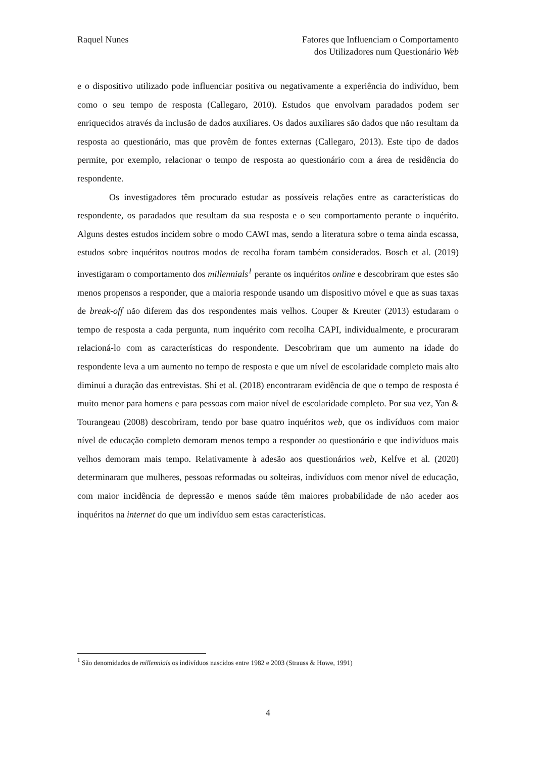Raquel Nunes Fatores que Influenciam o Comportamento
dos Utilizadores num Questionário Web
e o dispositivo utilizado pode influenciar positiva ou negativamente a experiência do indivíduo, bem como o seu tempo de resposta (Callegaro, 2010). Estudos que envolvam paradados podem ser enriquecidos através da inclusão de dados auxiliares. Os dados auxiliares são dados que não resultam da resposta ao questionário, mas que provêm de fontes externas (Callegaro, 2013). Este tipo de dados permite, por exemplo, relacionar o tempo de resposta ao questionário com a área de residência do respondente.
Os investigadores têm procurado estudar as possíveis relações entre as características do respondente, os paradados que resultam da sua resposta e o seu comportamento perante o inquérito. Alguns destes estudos incidem sobre o modo CAWI mas, sendo a literatura sobre o tema ainda escassa, estudos sobre inquéritos noutros modos de recolha foram também considerados. Bosch et al. (2019) investigaram o comportamento dos millennials<sup>1</sup> perante os inquéritos online e descobriram que estes são menos propensos a responder, que a maioria responde usando um dispositivo móvel e que as suas taxas de break-off não diferem das dos respondentes mais velhos. Couper & Kreuter (2013) estudaram o tempo de resposta a cada pergunta, num inquérito com recolha CAPI, individualmente, e procuraram relacioná-lo com as características do respondente. Descobriram que um aumento na idade do respondente leva a um aumento no tempo de resposta e que um nível de escolaridade completo mais alto diminui a duração das entrevistas. Shi et al. (2018) encontraram evidência de que o tempo de resposta é muito menor para homens e para pessoas com maior nível de escolaridade completo. Por sua vez, Yan & Tourangeau (2008) descobriram, tendo por base quatro inquéritos web, que os indivíduos com maior nível de educação completo demoram menos tempo a responder ao questionário e que indivíduos mais velhos demoram mais tempo. Relativamente à adesão aos questionários web, Kelfve et al. (2020) determinaram que mulheres, pessoas reformadas ou solteiras, indivíduos com menor nível de educação, com maior incidência de depressão e menos saúde têm maiores probabilidade de não aceder aos inquéritos na internet do que um indivíduo sem estas características.
<sup>1</sup> São denomidados de millennials os indivíduos nascidos entre 1982 e 2003 (Strauss & Howe, 1991)
4